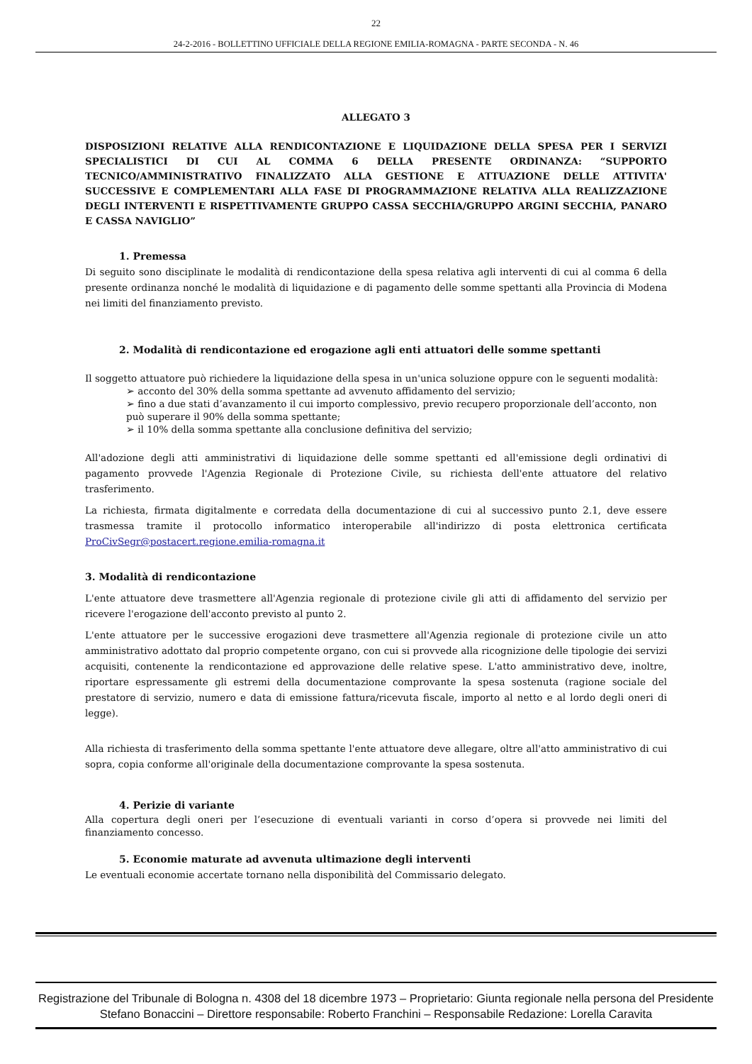22
24-2-2016 - BOLLETTINO UFFICIALE DELLA REGIONE EMILIA-ROMAGNA - PARTE SECONDA - N. 46
ALLEGATO 3
DISPOSIZIONI RELATIVE ALLA RENDICONTAZIONE E LIQUIDAZIONE DELLA SPESA PER I SERVIZI SPECIALISTICI DI CUI AL COMMA 6 DELLA PRESENTE ORDINANZA: “SUPPORTO TECNICO/AMMINISTRATIVO FINALIZZATO ALLA GESTIONE E ATTUAZIONE DELLE ATTIVITA' SUCCESSIVE E COMPLEMENTARI ALLA FASE DI PROGRAMMAZIONE RELATIVA ALLA REALIZZAZIONE DEGLI INTERVENTI E RISPETTIVAMENTE GRUPPO CASSA SECCHIA/GRUPPO ARGINI SECCHIA, PANARO E CASSA NAVIGLIO”
1. Premessa
Di seguito sono disciplinate le modalità di rendicontazione della spesa relativa agli interventi di cui al comma 6 della presente ordinanza nonché le modalità di liquidazione e di pagamento delle somme spettanti alla Provincia di Modena nei limiti del finanziamento previsto.
2. Modalità di rendicontazione ed erogazione agli enti attuatori delle somme spettanti
Il soggetto attuatore può richiedere la liquidazione della spesa in un'unica soluzione oppure con le seguenti modalità:
➢ acconto del 30% della somma spettante ad avvenuto affidamento del servizio;
➢ fino a due stati d’avanzamento il cui importo complessivo, previo recupero proporzionale dell’acconto, non può superare il 90% della somma spettante;
➢ il 10% della somma spettante alla conclusione definitiva del servizio;
All'adozione degli atti amministrativi di liquidazione delle somme spettanti ed all'emissione degli ordinativi di pagamento provvede l'Agenzia Regionale di Protezione Civile, su richiesta dell'ente attuatore del relativo trasferimento.
La richiesta, firmata digitalmente e corredata della documentazione di cui al successivo punto 2.1, deve essere trasmessa tramite il protocollo informatico interoperabile all'indirizzo di posta elettronica certificata ProCivSegr@postacert.regione.emilia-romagna.it
3. Modalità di rendicontazione
L'ente attuatore deve trasmettere all'Agenzia regionale di protezione civile gli atti di affidamento del servizio per ricevere l'erogazione dell'acconto previsto al punto 2.
L'ente attuatore per le successive erogazioni deve trasmettere all'Agenzia regionale di protezione civile un atto amministrativo adottato dal proprio competente organo, con cui si provvede alla ricognizione delle tipologie dei servizi acquisiti, contenente la rendicontazione ed approvazione delle relative spese. L'atto amministrativo deve, inoltre, riportare espressamente gli estremi della documentazione comprovante la spesa sostenuta (ragione sociale del prestatore di servizio, numero e data di emissione fattura/ricevuta fiscale, importo al netto e al lordo degli oneri di legge).
Alla richiesta di trasferimento della somma spettante l'ente attuatore deve allegare, oltre all'atto amministrativo di cui sopra, copia conforme all'originale della documentazione comprovante la spesa sostenuta.
4. Perizie di variante
Alla copertura degli oneri per l’esecuzione di eventuali varianti in corso d’opera si provvede nei limiti del finanziamento concesso.
5. Economie maturate ad avvenuta ultimazione degli interventi
Le eventuali economie accertate tornano nella disponibilità del Commissario delegato.
Registrazione del Tribunale di Bologna n. 4308 del 18 dicembre 1973 – Proprietario: Giunta regionale nella persona del Presidente Stefano Bonaccini – Direttore responsabile: Roberto Franchini – Responsabile Redazione: Lorella Caravita